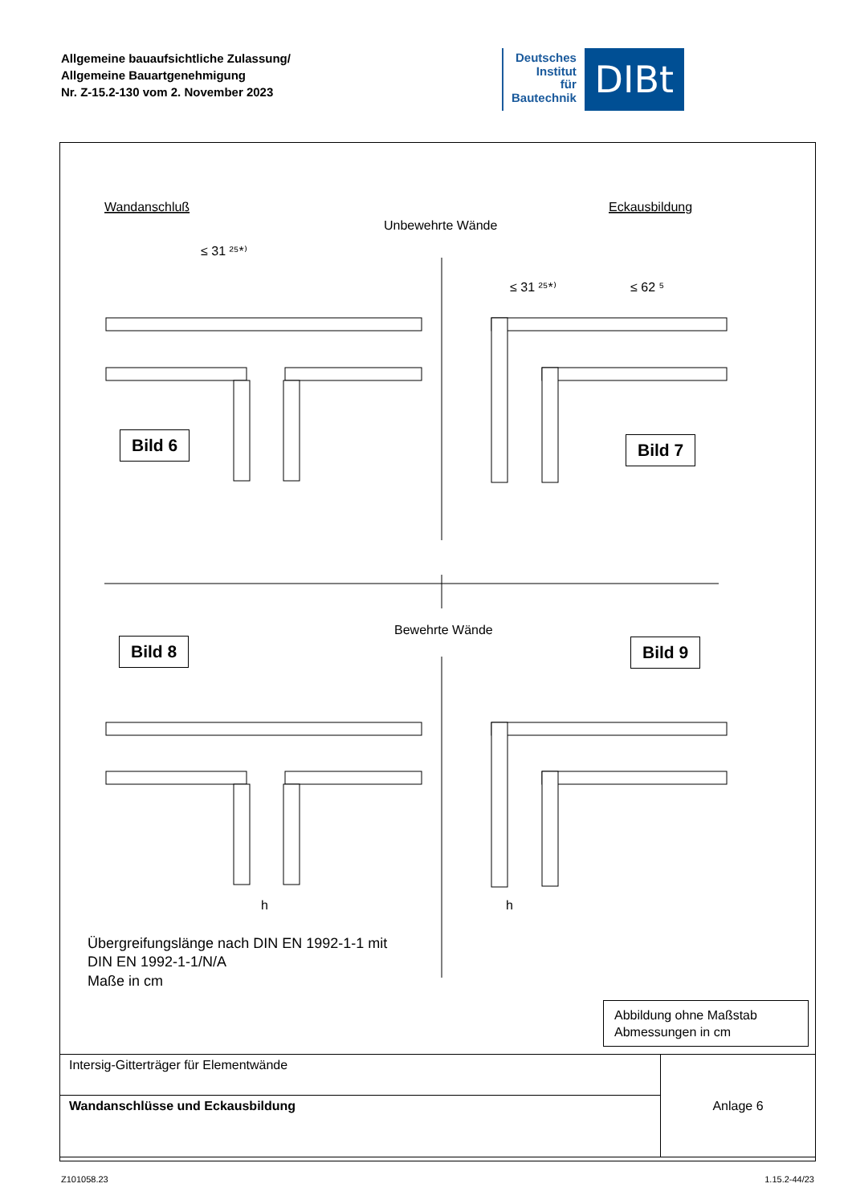Allgemeine bauaufsichtliche Zulassung/
Allgemeine Bauartgenehmigung
Nr. Z-15.2-130 vom 2. November 2023
Deutsches
Institut
für
Bautechnik
DIBt
Wandanschluß
Eckausbildung
Unbewehrte Wände
≤ 31 ²⁵*⁾
≤ 31 ²⁵*⁾
≤ 62 ⁵
Bewehrte Wände
h
h
Übergreifungslänge nach DIN EN 1992-1-1 mit
DIN EN 1992-1-1/N/A
Maße in cm
Bild 6 Bild 7
Bild 8 Bild 9
Abbildung ohne Maßstab
Abmessungen in cm
| Intersig-Gitterträger für Elementwände | Anlage 6 |
| Wandanschlüsse und Eckausbildung | |
Z101058.23 1.15.2-44/23